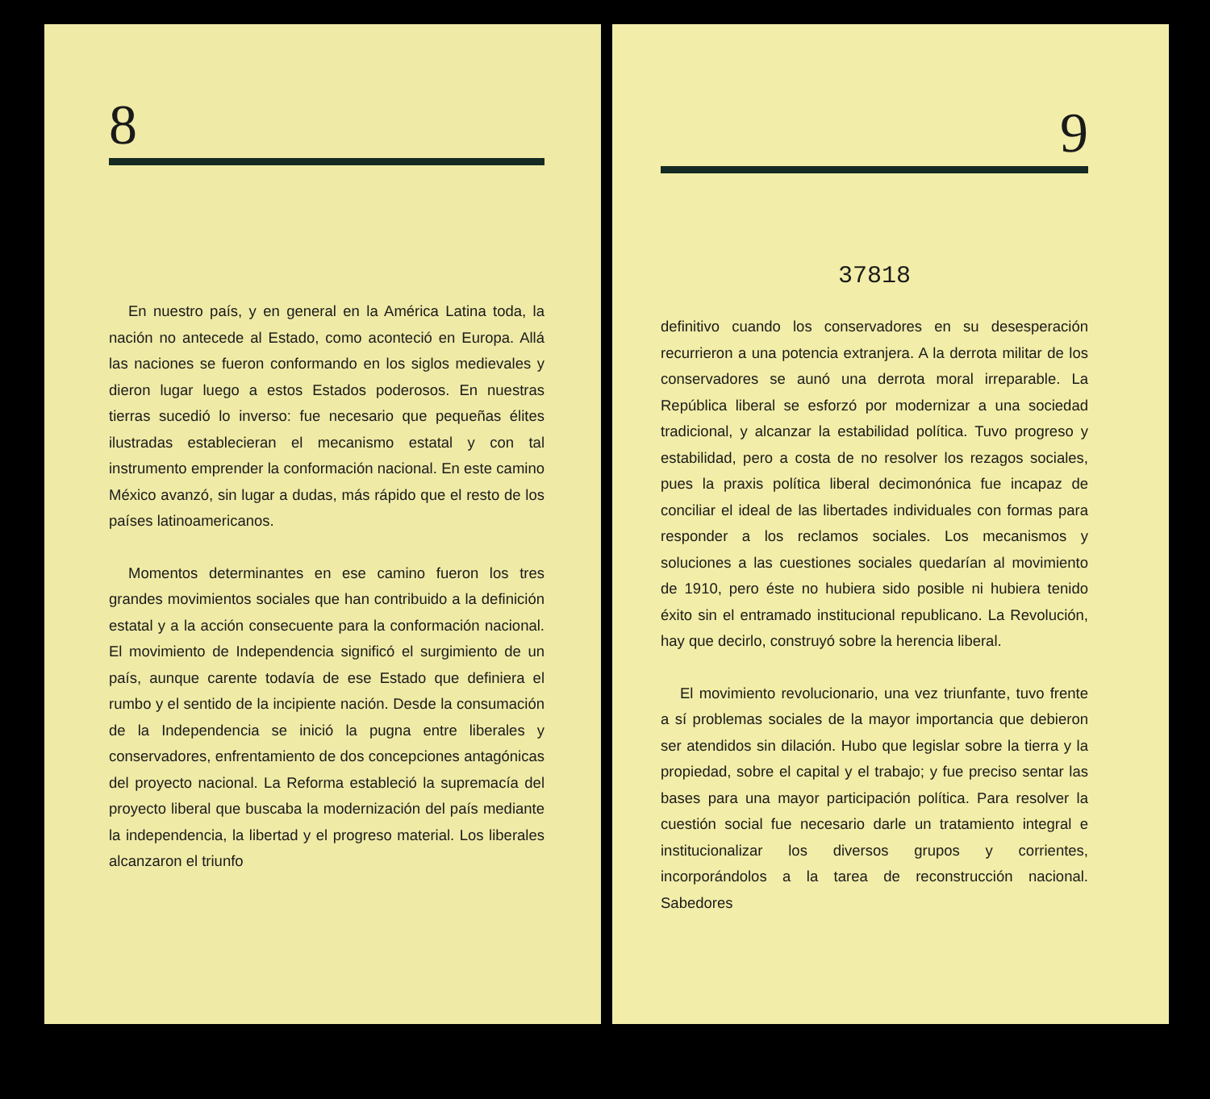8
En nuestro país, y en general en la América Latina toda, la nación no antecede al Estado, como aconteció en Europa. Allá las naciones se fueron conformando en los siglos medievales y dieron lugar luego a estos Estados poderosos. En nuestras tierras sucedió lo inverso: fue necesario que pequeñas élites ilustradas establecieran el mecanismo estatal y con tal instrumento emprender la conformación nacional. En este camino México avanzó, sin lugar a dudas, más rápido que el resto de los países latinoamericanos.
Momentos determinantes en ese camino fueron los tres grandes movimientos sociales que han contribuido a la definición estatal y a la acción consecuente para la conformación nacional. El movimiento de Independencia significó el surgimiento de un país, aunque carente todavía de ese Estado que definiera el rumbo y el sentido de la incipiente nación. Desde la consumación de la Independencia se inició la pugna entre liberales y conservadores, enfrentamiento de dos concepciones antagónicas del proyecto nacional. La Reforma estableció la supremacía del proyecto liberal que buscaba la modernización del país mediante la independencia, la libertad y el progreso material. Los liberales alcanzaron el triunfo
9
37818
definitivo cuando los conservadores en su desesperación recurrieron a una potencia extranjera. A la derrota militar de los conservadores se aunó una derrota moral irreparable. La República liberal se esforzó por modernizar a una sociedad tradicional, y alcanzar la estabilidad política. Tuvo progreso y estabilidad, pero a costa de no resolver los rezagos sociales, pues la praxis política liberal decimonónica fue incapaz de conciliar el ideal de las libertades individuales con formas para responder a los reclamos sociales. Los mecanismos y soluciones a las cuestiones sociales quedarían al movimiento de 1910, pero éste no hubiera sido posible ni hubiera tenido éxito sin el entramado institucional republicano. La Revolución, hay que decirlo, construyó sobre la herencia liberal.
El movimiento revolucionario, una vez triunfante, tuvo frente a sí problemas sociales de la mayor importancia que debieron ser atendidos sin dilación. Hubo que legislar sobre la tierra y la propiedad, sobre el capital y el trabajo; y fue preciso sentar las bases para una mayor participación política. Para resolver la cuestión social fue necesario darle un tratamiento integral e institucionalizar los diversos grupos y corrientes, incorporándolos a la tarea de reconstrucción nacional. Sabedores